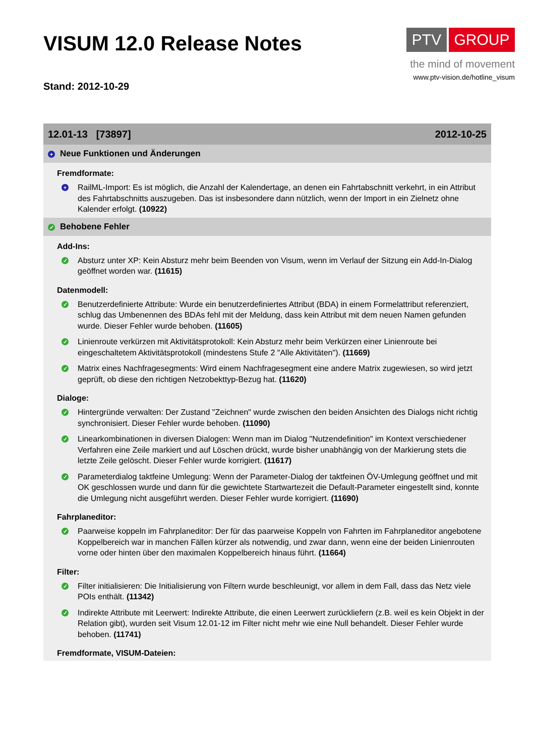VISUM 12.0 Release Notes
Stand: 2012-10-29
PTV GROUP
the mind of movement
www.ptv-vision.de/hotline_visum
12.01-13 [73897] 2012-10-25
+ Neue Funktionen und Änderungen
Fremdformate:
+
RailML-Import: Es ist möglich, die Anzahl der Kalendertage, an denen ein Fahrtabschnitt verkehrt, in ein Attribut des Fahrtabschnitts auszugeben. Das ist insbesondere dann nützlich, wenn der Import in ein Zielnetz ohne Kalender erfolgt. (10922)
✓ Behobene Fehler
Add-Ins:
✓
Absturz unter XP: Kein Absturz mehr beim Beenden von Visum, wenn im Verlauf der Sitzung ein Add-In-Dialog geöffnet worden war. (11615)
Datenmodell:
✓
Benutzerdefinierte Attribute: Wurde ein benutzerdefiniertes Attribut (BDA) in einem Formelattribut referenziert, schlug das Umbenennen des BDAs fehl mit der Meldung, dass kein Attribut mit dem neuen Namen gefunden wurde. Dieser Fehler wurde behoben. (11605)
✓
Linienroute verkürzen mit Aktivitätsprotokoll: Kein Absturz mehr beim Verkürzen einer Linienroute bei eingeschaltetem Aktivitätsprotokoll (mindestens Stufe 2 "Alle Aktivitäten"). (11669)
✓
Matrix eines Nachfragesegments: Wird einem Nachfragesegment eine andere Matrix zugewiesen, so wird jetzt geprüft, ob diese den richtigen Netzobekttyp-Bezug hat. (11620)
Dialoge:
✓
Hintergründe verwalten: Der Zustand "Zeichnen" wurde zwischen den beiden Ansichten des Dialogs nicht richtig synchronisiert. Dieser Fehler wurde behoben. (11090)
✓
Linearkombinationen in diversen Dialogen: Wenn man im Dialog "Nutzendefinition" im Kontext verschiedener Verfahren eine Zeile markiert und auf Löschen drückt, wurde bisher unabhängig von der Markierung stets die letzte Zeile gelöscht. Dieser Fehler wurde korrigiert. (11617)
✓
Parameterdialog taktfeine Umlegung: Wenn der Parameter-Dialog der taktfeinen ÖV-Umlegung geöffnet und mit OK geschlossen wurde und dann für die gewichtete Startwartezeit die Default-Parameter eingestellt sind, konnte die Umlegung nicht ausgeführt werden. Dieser Fehler wurde korrigiert. (11690)
Fahrplaneditor:
✓
Paarweise koppeln im Fahrplaneditor: Der für das paarweise Koppeln von Fahrten im Fahrplaneditor angebotene Koppelbereich war in manchen Fällen kürzer als notwendig, und zwar dann, wenn eine der beiden Linienrouten vorne oder hinten über den maximalen Koppelbereich hinaus führt. (11664)
Filter:
✓
Filter initialisieren: Die Initialisierung von Filtern wurde beschleunigt, vor allem in dem Fall, dass das Netz viele POIs enthält. (11342)
✓
Indirekte Attribute mit Leerwert: Indirekte Attribute, die einen Leerwert zurückliefern (z.B. weil es kein Objekt in der Relation gibt), wurden seit Visum 12.01-12 im Filter nicht mehr wie eine Null behandelt. Dieser Fehler wurde behoben. (11741)
Fremdformate, VISUM-Dateien: